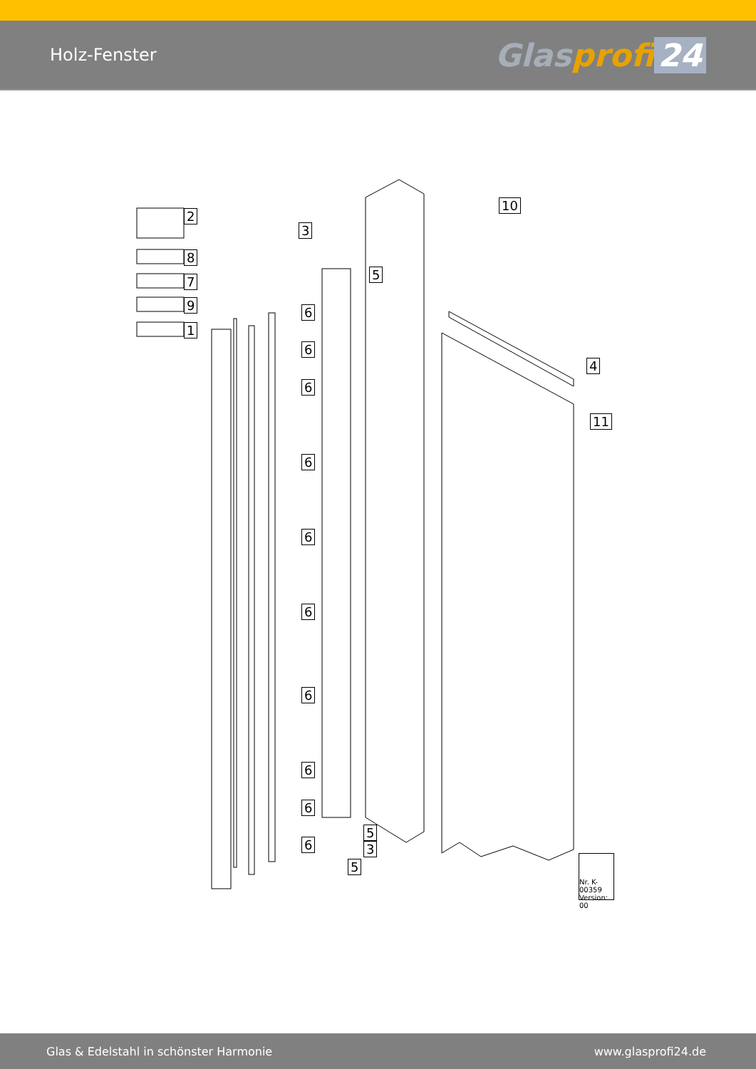Holz-Fenster
Glasprofi 24
10
2
3
8
5
7
9
1
6
6
6
6
6
6
6
6
6
6
4
11
5
3
5
Nr. K-00359
Version: 00
Glas & Edelstahl in schönster Harmonie www.glasprofi24.de